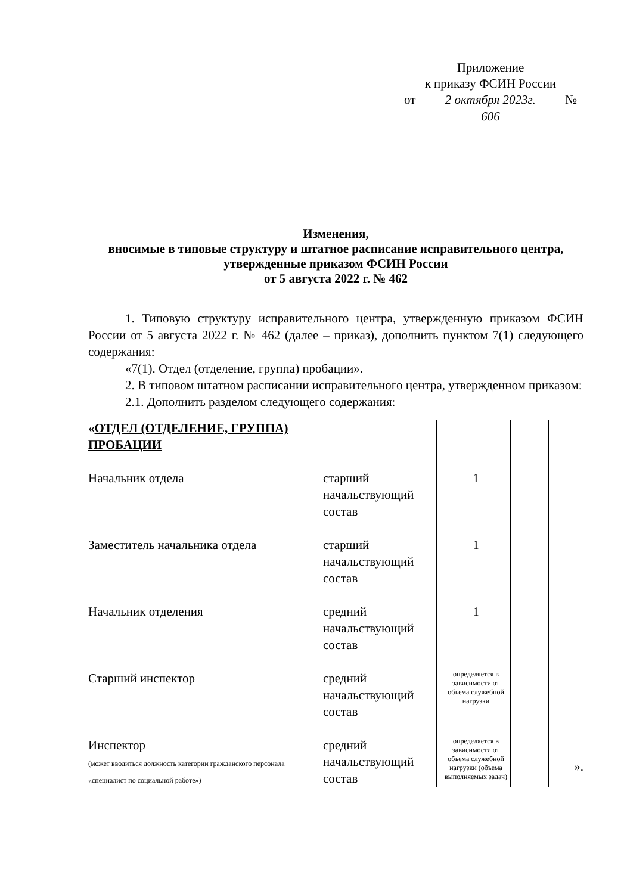Приложение
к приказу ФСИН России
от 2 октября 2023г. № 606
Изменения,
вносимые в типовые структуру и штатное расписание исправительного центра, утвержденные приказом ФСИН России
от 5 августа 2022 г. № 462
1. Типовую структуру исправительного центра, утвержденную приказом ФСИН России от 5 августа 2022 г. № 462 (далее – приказ), дополнить пунктом 7(1) следующего содержания:
«7(1). Отдел (отделение, группа) пробации».
2. В типовом штатном расписании исправительного центра, утвержденном приказом:
2.1. Дополнить разделом следующего содержания:
| « ОТДЕЛ (ОТДЕЛЕНИЕ, ГРУППА) ПРОБАЦИИ | | | | |
| Начальник отдела | старший начальствующий состав | 1 | | |
| Заместитель начальника отдела | старший начальствующий состав | 1 | | |
| Начальник отделения | средний начальствующий состав | 1 | | |
| Старший инспектор | средний начальствующий состав | определяется в зависимости от объема служебной нагрузки | | |
| Инспектор (может вводиться должность категории гражданского персонала «специалист по социальной работе») | средний начальствующий состав | определяется в зависимости от объема служебной нагрузки (объема выполняемых задач) | | ». |